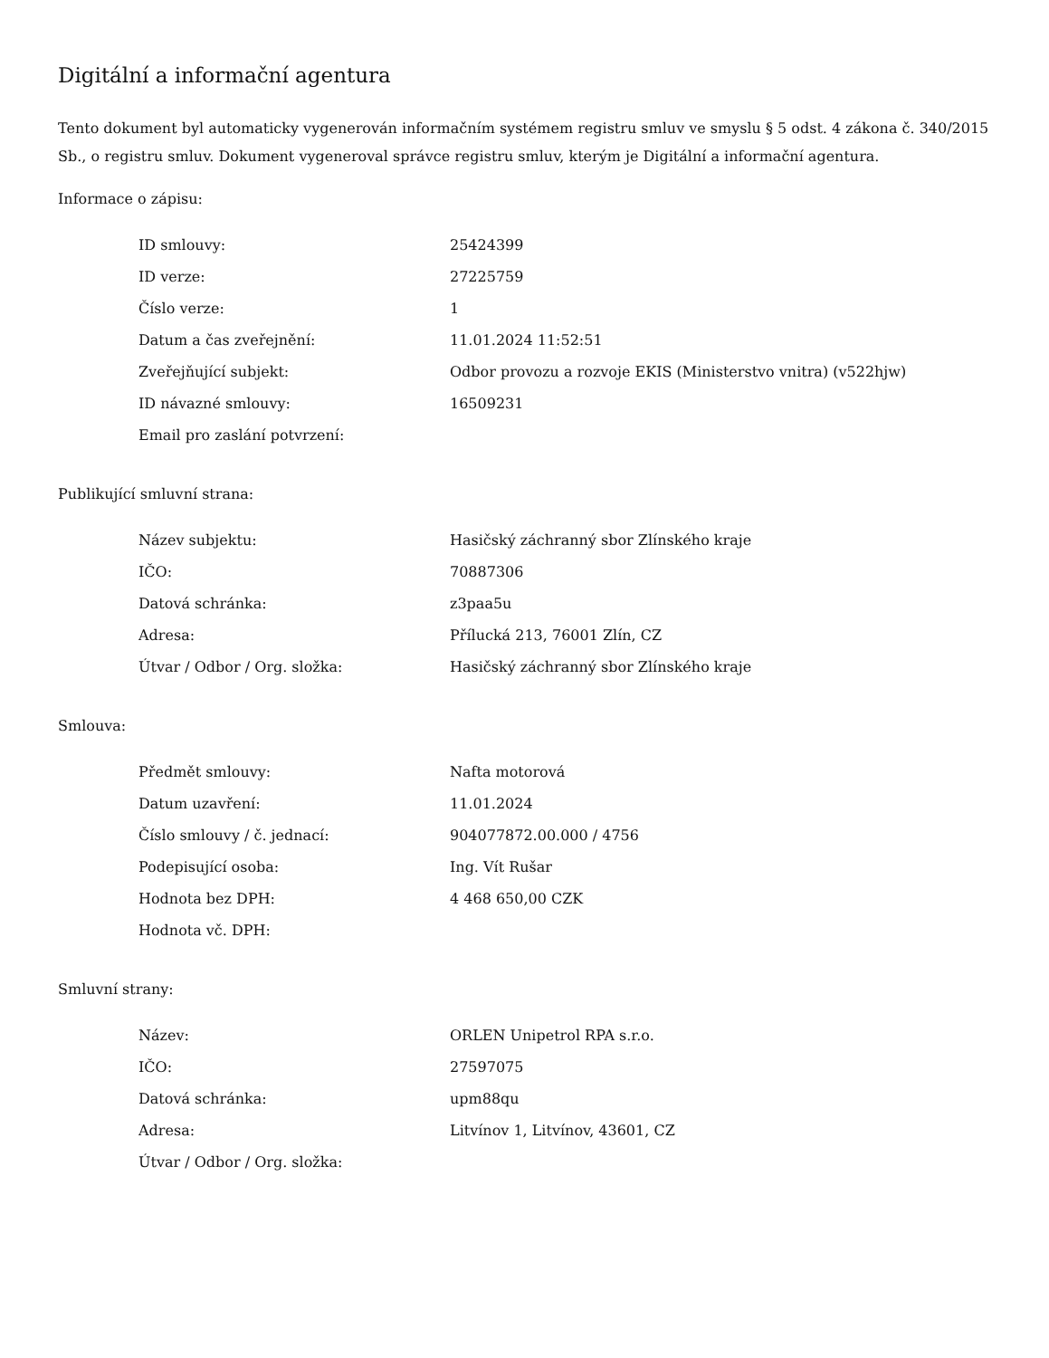Digitální a informační agentura
Tento dokument byl automaticky vygenerován informačním systémem registru smluv ve smyslu § 5 odst. 4 zákona č. 340/2015 Sb., o registru smluv. Dokument vygeneroval správce registru smluv, kterým je Digitální a informační agentura.
Informace o zápisu:
| ID smlouvy: | 25424399 |
| ID verze: | 27225759 |
| Číslo verze: | 1 |
| Datum a čas zveřejnění: | 11.01.2024 11:52:51 |
| Zveřejňující subjekt: | Odbor provozu a rozvoje EKIS (Ministerstvo vnitra) (v522hjw) |
| ID návazné smlouvy: | 16509231 |
| Email pro zaslání potvrzení: | |
Publikující smluvní strana:
| Název subjektu: | Hasičský záchranný sbor Zlínského kraje |
| IČO: | 70887306 |
| Datová schránka: | z3paa5u |
| Adresa: | Přílucká 213, 76001 Zlín, CZ |
| Útvar / Odbor / Org. složka: | Hasičský záchranný sbor Zlínského kraje |
Smlouva:
| Předmět smlouvy: | Nafta motorová |
| Datum uzavření: | 11.01.2024 |
| Číslo smlouvy / č. jednací: | 904077872.00.000 / 4756 |
| Podepisující osoba: | Ing. Vít Rušar |
| Hodnota bez DPH: | 4 468 650,00 CZK |
| Hodnota vč. DPH: | |
Smluvní strany:
| Název: | ORLEN Unipetrol RPA s.r.o. |
| IČO: | 27597075 |
| Datová schránka: | upm88qu |
| Adresa: | Litvínov 1, Litvínov, 43601, CZ |
| Útvar / Odbor / Org. složka: | |